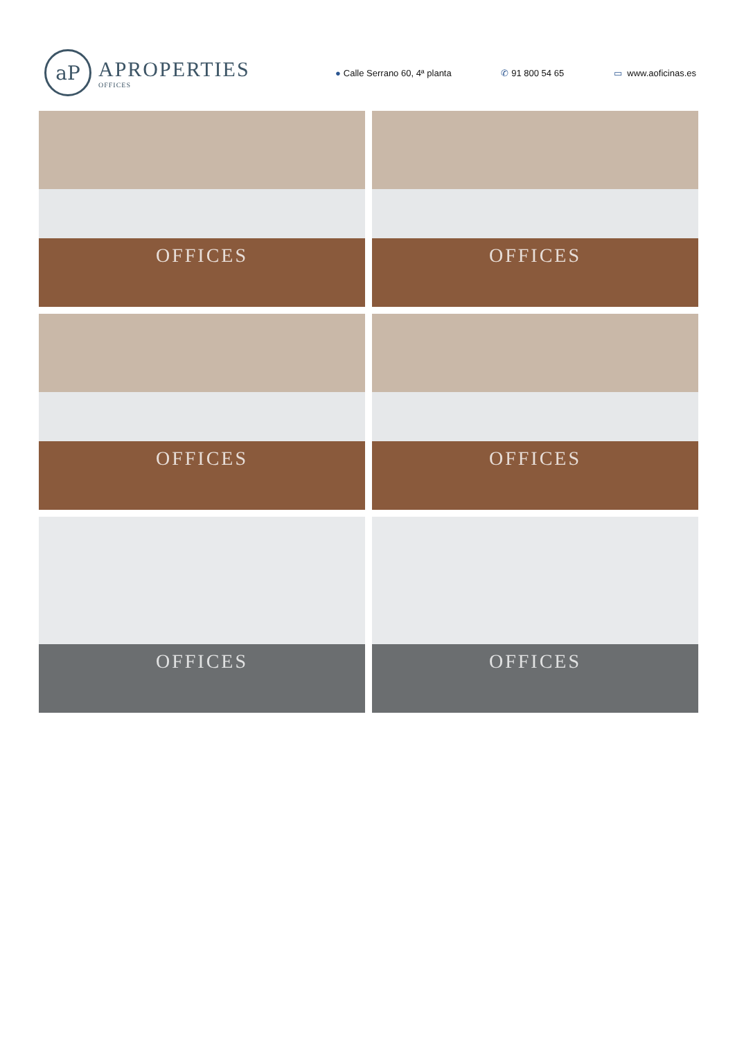aP
APROPERTIES
OFFICES
● Calle Serrano 60, 4ª planta ✆ 91 800 54 65 ▭ www.aoficinas.es
OFFICES
OFFICES
OFFICES
OFFICES
OFFICES
OFFICES